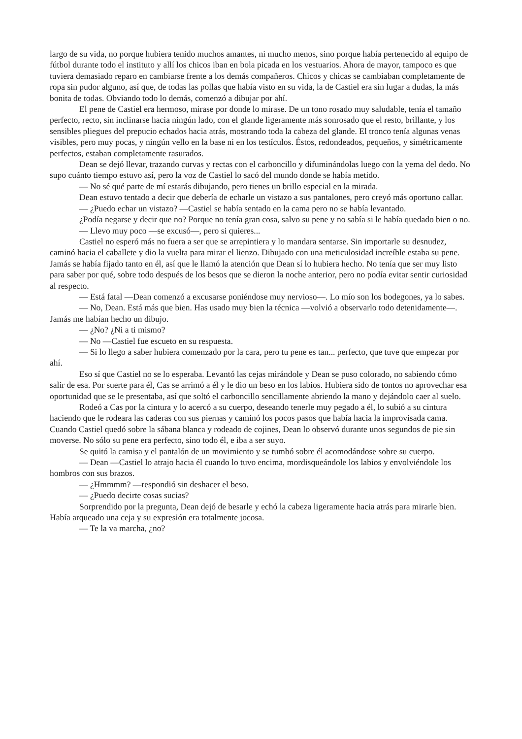largo de su vida, no porque hubiera tenido muchos amantes, ni mucho menos, sino porque había pertenecido al equipo de fútbol durante todo el instituto y allí los chicos iban en bola picada en los vestuarios. Ahora de mayor, tampoco es que tuviera demasiado reparo en cambiarse frente a los demás compañeros. Chicos y chicas se cambiaban completamente de ropa sin pudor alguno, así que, de todas las pollas que había visto en su vida, la de Castiel era sin lugar a dudas, la más bonita de todas. Obviando todo lo demás, comenzó a dibujar por ahí.
El pene de Castiel era hermoso, mirase por donde lo mirase. De un tono rosado muy saludable, tenía el tamaño perfecto, recto, sin inclinarse hacia ningún lado, con el glande ligeramente más sonrosado que el resto, brillante, y los sensibles pliegues del prepucio echados hacia atrás, mostrando toda la cabeza del glande. El tronco tenía algunas venas visibles, pero muy pocas, y ningún vello en la base ni en los testículos. Éstos, redondeados, pequeños, y simétricamente perfectos, estaban completamente rasurados.
Dean se dejó llevar, trazando curvas y rectas con el carboncillo y difuminándolas luego con la yema del dedo. No supo cuánto tiempo estuvo así, pero la voz de Castiel lo sacó del mundo donde se había metido.
— No sé qué parte de mí estarás dibujando, pero tienes un brillo especial en la mirada.
Dean estuvo tentado a decir que debería de echarle un vistazo a sus pantalones, pero creyó más oportuno callar.
— ¿Puedo echar un vistazo? —Castiel se había sentado en la cama pero no se había levantado.
¿Podía negarse y decir que no? Porque no tenía gran cosa, salvo su pene y no sabía si le había quedado bien o no.
— Llevo muy poco —se excusó—, pero si quieres...
Castiel no esperó más no fuera a ser que se arrepintiera y lo mandara sentarse. Sin importarle su desnudez, caminó hacia el caballete y dio la vuelta para mirar el lienzo. Dibujado con una meticulosidad increíble estaba su pene. Jamás se había fijado tanto en él, así que le llamó la atención que Dean sí lo hubiera hecho. No tenía que ser muy listo para saber por qué, sobre todo después de los besos que se dieron la noche anterior, pero no podía evitar sentir curiosidad al respecto.
— Está fatal —Dean comenzó a excusarse poniéndose muy nervioso—. Lo mío son los bodegones, ya lo sabes.
— No, Dean. Está más que bien. Has usado muy bien la técnica —volvió a observarlo todo detenidamente—. Jamás me habían hecho un dibujo.
— ¿No? ¿Ni a ti mismo?
— No —Castiel fue escueto en su respuesta.
— Si lo llego a saber hubiera comenzado por la cara, pero tu pene es tan... perfecto, que tuve que empezar por ahí.
Eso sí que Castiel no se lo esperaba. Levantó las cejas mirándole y Dean se puso colorado, no sabiendo cómo salir de esa. Por suerte para él, Cas se arrimó a él y le dio un beso en los labios. Hubiera sido de tontos no aprovechar esa oportunidad que se le presentaba, así que soltó el carboncillo sencillamente abriendo la mano y dejándolo caer al suelo.
Rodeó a Cas por la cintura y lo acercó a su cuerpo, deseando tenerle muy pegado a él, lo subió a su cintura haciendo que le rodeara las caderas con sus piernas y caminó los pocos pasos que había hacia la improvisada cama. Cuando Castiel quedó sobre la sábana blanca y rodeado de cojines, Dean lo observó durante unos segundos de pie sin moverse. No sólo su pene era perfecto, sino todo él, e iba a ser suyo.
Se quitó la camisa y el pantalón de un movimiento y se tumbó sobre él acomodándose sobre su cuerpo.
— Dean —Castiel lo atrajo hacia él cuando lo tuvo encima, mordisqueándole los labios y envolviéndole los hombros con sus brazos.
— ¿Hmmmm? —respondió sin deshacer el beso.
— ¿Puedo decirte cosas sucias?
Sorprendido por la pregunta, Dean dejó de besarle y echó la cabeza ligeramente hacia atrás para mirarle bien. Había arqueado una ceja y su expresión era totalmente jocosa.
— Te la va marcha, ¿no?